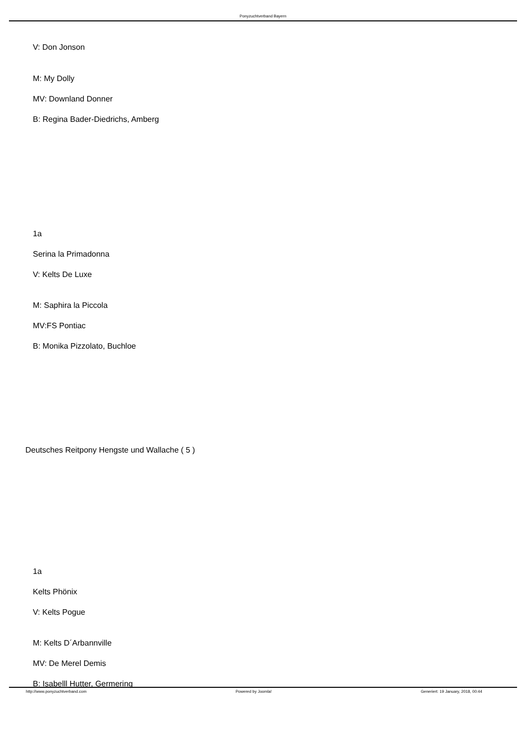Ponyzuchtverband Bayern
V: Don Jonson
M: My Dolly
MV: Downland Donner
B: Regina Bader-Diedrichs, Amberg
1a
Serina la Primadonna
V: Kelts De Luxe
M: Saphira la Piccola
MV:FS Pontiac
B: Monika Pizzolato, Buchloe
Deutsches Reitpony Hengste und Wallache ( 5 )
1a
Kelts Phönix
V: Kelts Pogue
M: Kelts D´Arbannville
MV: De Merel Demis
B: Isabelll Hutter, Germering
http://www.ponyzuchtverband.com Powered by Joomla! Generiert: 19 January, 2018, 00:44